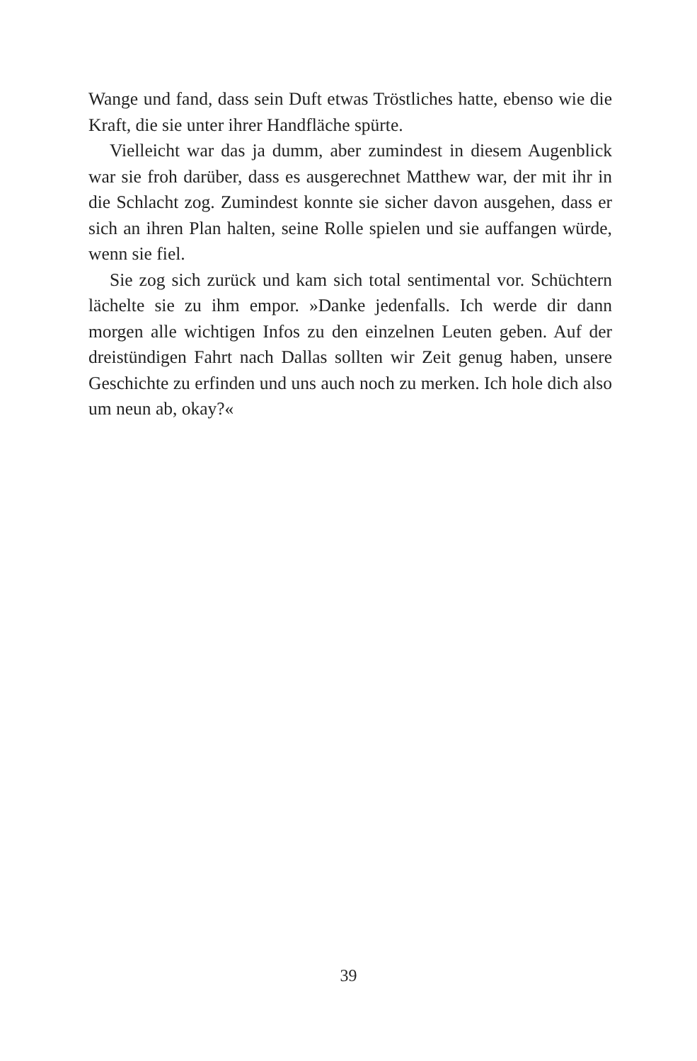Wange und fand, dass sein Duft etwas Tröstliches hatte, ebenso wie die Kraft, die sie unter ihrer Handfläche spürte.
Vielleicht war das ja dumm, aber zumindest in diesem Augenblick war sie froh darüber, dass es ausgerechnet Matthew war, der mit ihr in die Schlacht zog. Zumindest konnte sie sicher davon ausgehen, dass er sich an ihren Plan halten, seine Rolle spielen und sie auffangen würde, wenn sie fiel.
Sie zog sich zurück und kam sich total sentimental vor. Schüchtern lächelte sie zu ihm empor. »Danke jedenfalls. Ich werde dir dann morgen alle wichtigen Infos zu den einzelnen Leuten geben. Auf der dreistündigen Fahrt nach Dallas sollten wir Zeit genug haben, unsere Geschichte zu erfinden und uns auch noch zu merken. Ich hole dich also um neun ab, okay?«
39